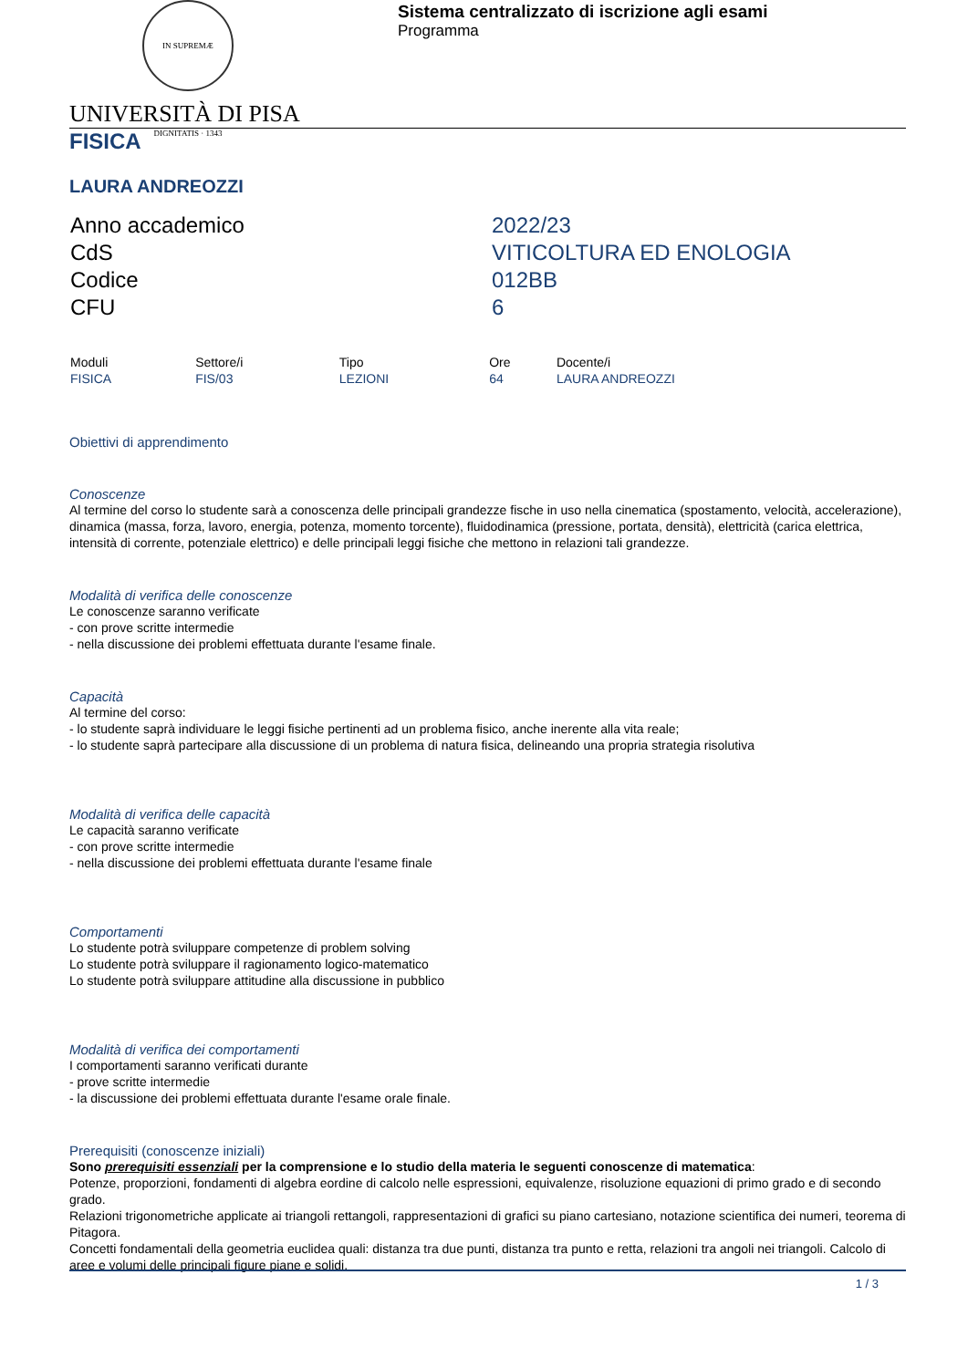IN SUPREMÆ DIGNITATIS · 1343
Sistema centralizzato di iscrizione agli esami
Programma
UNIVERSITÀ DI PISA
FISICA
LAURA ANDREOZZI
| Anno accademico | 2022/23 |
| CdS | VITICOLTURA ED ENOLOGIA |
| Codice | 012BB |
| CFU | 6 |
| Moduli | Settore/i | Tipo | Ore | Docente/i |
| --- | --- | --- | --- | --- |
| FISICA | FIS/03 | LEZIONI | 64 | LAURA ANDREOZZI |
Obiettivi di apprendimento
Conoscenze
Al termine del corso lo studente sarà a conoscenza delle principali grandezze fische in uso nella cinematica (spostamento, velocità, accelerazione), dinamica (massa, forza, lavoro, energia, potenza, momento torcente), fluidodinamica (pressione, portata, densità), elettricità (carica elettrica, intensità di corrente, potenziale elettrico) e delle principali leggi fisiche che mettono in relazioni tali grandezze.
Modalità di verifica delle conoscenze
Le conoscenze saranno verificate
- con prove scritte intermedie
- nella discussione dei problemi effettuata durante l'esame finale.
Capacità
Al termine del corso:
- lo studente saprà individuare le leggi fisiche pertinenti ad un problema fisico, anche inerente alla vita reale;
- lo studente saprà partecipare alla discussione di un problema di natura fisica, delineando una propria strategia risolutiva
Modalità di verifica delle capacità
Le capacità saranno verificate
- con prove scritte intermedie
- nella discussione dei problemi effettuata durante l'esame finale
Comportamenti
Lo studente potrà sviluppare competenze di problem solving
Lo studente potrà sviluppare il ragionamento logico-matematico
Lo studente potrà sviluppare attitudine alla discussione in pubblico
Modalità di verifica dei comportamenti
I comportamenti saranno verificati durante
- prove scritte intermedie
- la discussione dei problemi effettuata durante l'esame orale finale.
Prerequisiti (conoscenze iniziali)
Sono prerequisiti essenziali per la comprensione e lo studio della materia le seguenti conoscenze di matematica:
Potenze, proporzioni, fondamenti di algebra eordine di calcolo nelle espressioni, equivalenze, risoluzione equazioni di primo grado e di secondo grado.
Relazioni trigonometriche applicate ai triangoli rettangoli, rappresentazioni di grafici su piano cartesiano, notazione scientifica dei numeri, teorema di Pitagora.
Concetti fondamentali della geometria euclidea quali: distanza tra due punti, distanza tra punto e retta, relazioni tra angoli nei triangoli. Calcolo di aree e volumi delle principali figure piane e solidi.
1 / 3